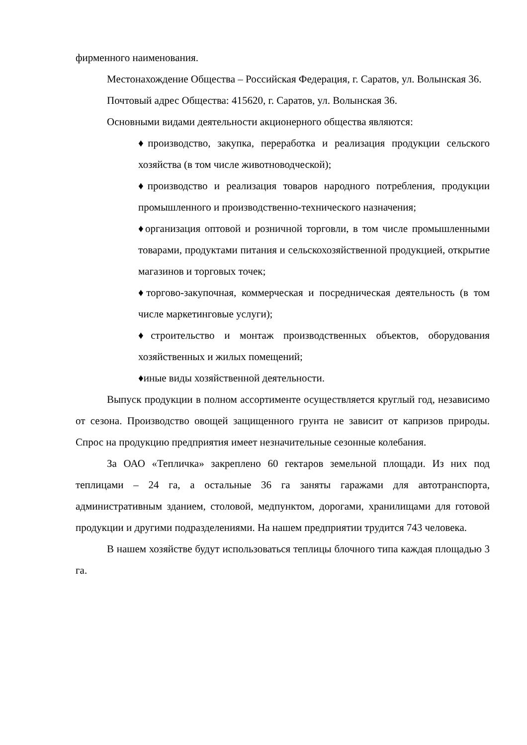фирменного наименования.
Местонахождение Общества – Российская Федерация, г. Саратов, ул. Волынская 36.
Почтовый адрес Общества: 415620, г. Саратов, ул. Волынская 36.
Основными видами деятельности акционерного общества являются:
♦производство, закупка, переработка и реализация продукции сельского хозяйства (в том числе животноводческой);
♦производство и реализация товаров народного потребления, продукции промышленного и производственно-технического назначения;
♦организация оптовой и розничной торговли, в том числе промышленными товарами, продуктами питания и сельскохозяйственной продукцией, открытие магазинов и торговых точек;
♦торгово-закупочная, коммерческая и посредническая деятельность (в том числе маркетинговые услуги);
♦строительство и монтаж производственных объектов, оборудования хозяйственных и жилых помещений;
♦иные виды хозяйственной деятельности.
Выпуск продукции в полном ассортименте осуществляется круглый год, независимо от сезона. Производство овощей защищенного грунта не зависит от капризов природы. Спрос на продукцию предприятия имеет незначительные сезонные колебания.
За ОАО «Тепличка» закреплено 60 гектаров земельной площади. Из них под теплицами – 24 га, а остальные 36 га заняты гаражами для автотранспорта, административным зданием, столовой, медпунктом, дорогами, хранилищами для готовой продукции и другими подразделениями. На нашем предприятии трудится 743 человека.
В нашем хозяйстве будут использоваться теплицы блочного типа каждая площадью 3 га.